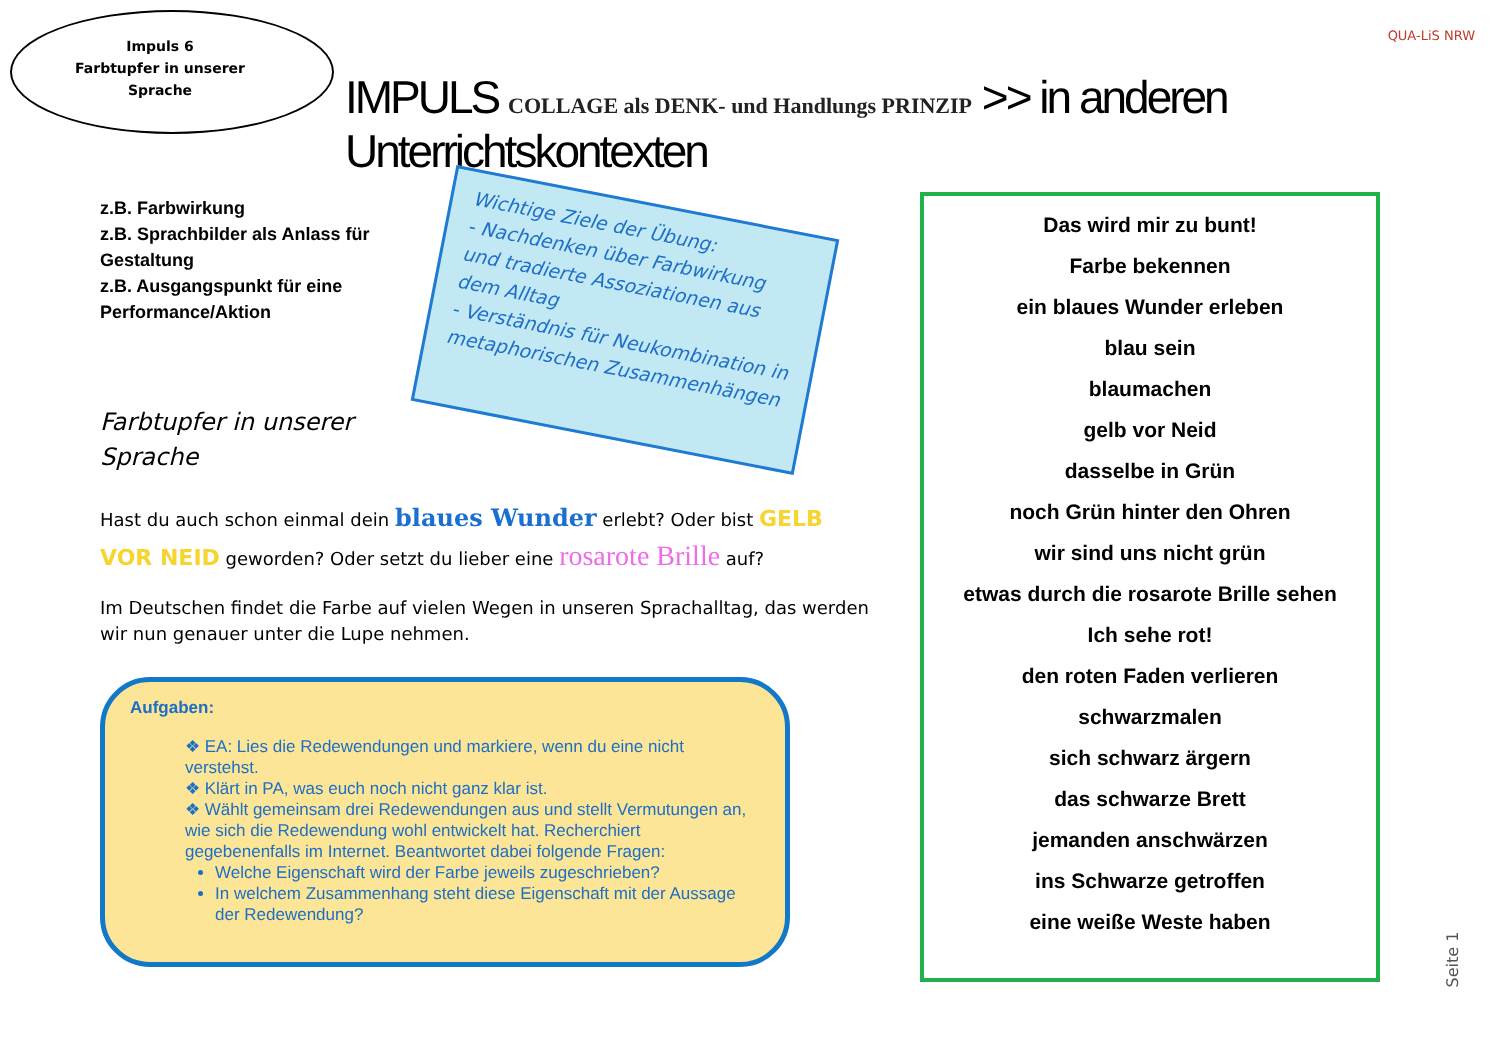Impuls 6
Farbtupfer in unserer Sprache
QUA-LiS NRW
IMPULS COLLAGE als DENK- und Handlungs PRINZIP >> in anderen Unterrichtskontexten
z.B. Farbwirkung
z.B. Sprachbilder als Anlass für Gestaltung
z.B. Ausgangspunkt für eine Performance/Aktion
Wichtige Ziele der Übung:
- Nachdenken über Farbwirkung und tradierte Assoziationen aus dem Alltag
- Verständnis für Neukombination in metaphorischen Zusammenhängen
Farbtupfer in unserer
Sprache
Hast du auch schon einmal dein blaues Wunder erlebt? Oder bist GELB VOR NEID geworden? Oder setzt du lieber eine rosarote Brille auf?
Im Deutschen findet die Farbe auf vielen Wegen in unseren Sprachalltag, das werden wir nun genauer unter die Lupe nehmen.
Aufgaben:
❖ EA: Lies die Redewendungen und markiere, wenn du eine nicht verstehst.
❖ Klärt in PA, was euch noch nicht ganz klar ist.
❖ Wählt gemeinsam drei Redewendungen aus und stellt Vermutungen an, wie sich die Redewendung wohl entwickelt hat. Recherchiert gegebenenfalls im Internet. Beantwortet dabei folgende Fragen:
Welche Eigenschaft wird der Farbe jeweils zugeschrieben?
In welchem Zusammenhang steht diese Eigenschaft mit der Aussage der Redewendung?
Das wird mir zu bunt!
Farbe bekennen
ein blaues Wunder erleben
blau sein
blaumachen
gelb vor Neid
dasselbe in Grün
noch Grün hinter den Ohren
wir sind uns nicht grün
etwas durch die rosarote Brille sehen
Ich sehe rot!
den roten Faden verlieren
schwarzmalen
sich schwarz ärgern
das schwarze Brett
jemanden anschwärzen
ins Schwarze getroffen
eine weiße Weste haben
Seite 1